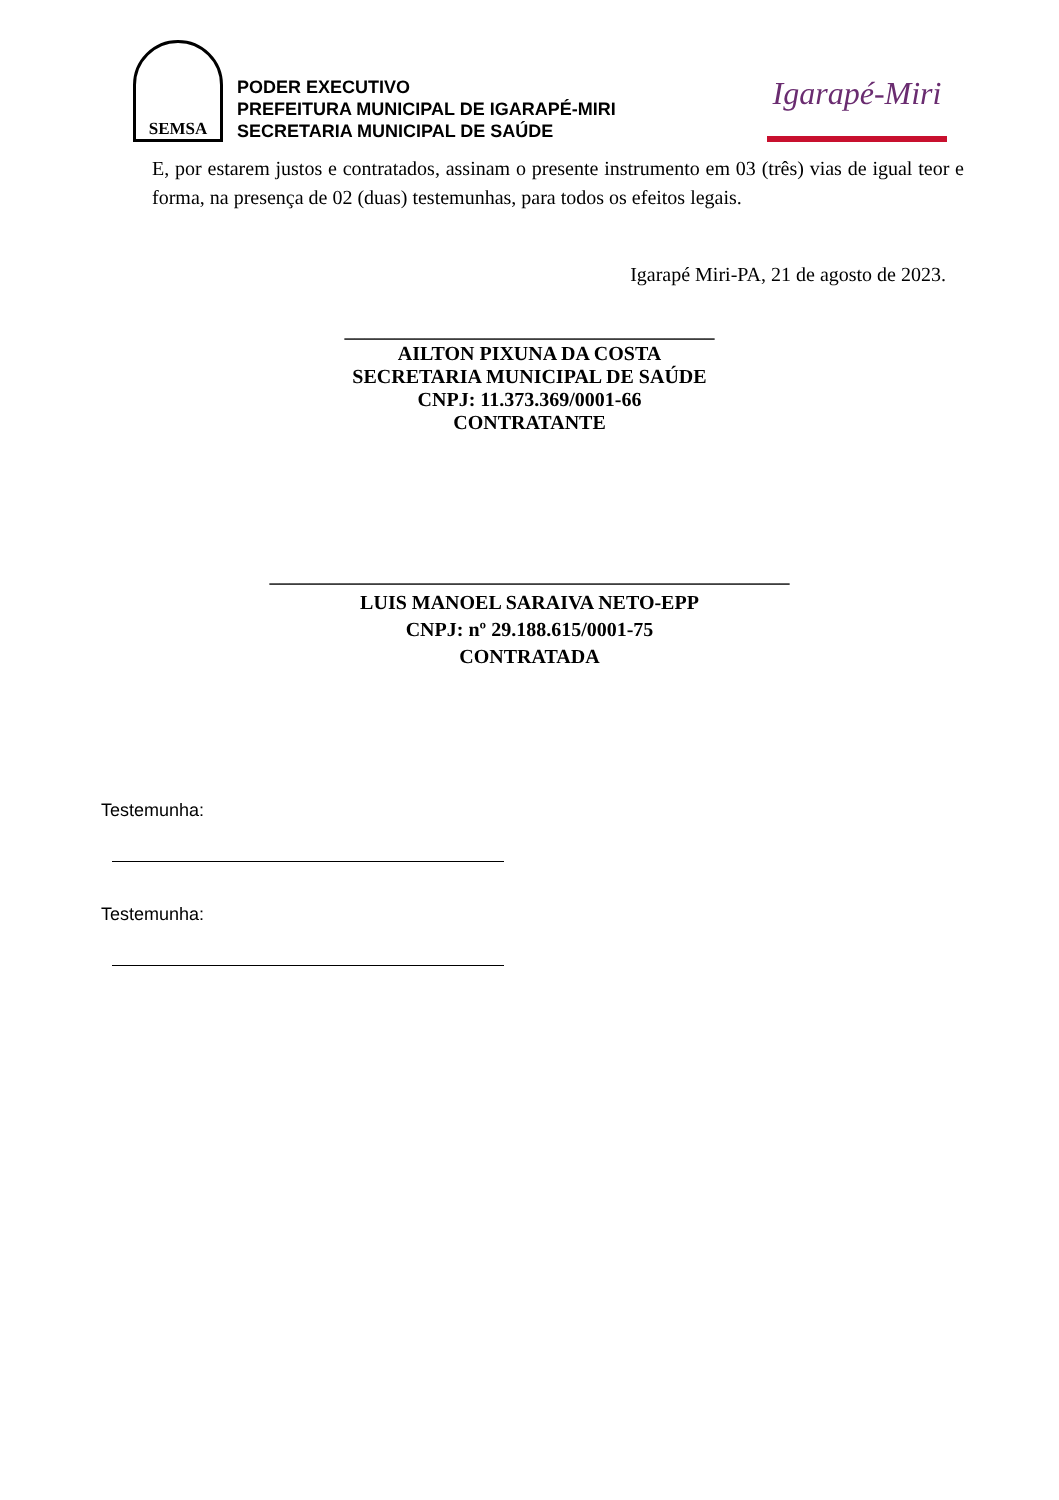SEMSA
PODER EXECUTIVO
PREFEITURA MUNICIPAL DE IGARAPÉ-MIRI
SECRETARIA MUNICIPAL DE SAÚDE
Igarapé-Miri
E, por estarem justos e contratados, assinam o presente instrumento em 03 (três) vias de igual teor e forma, na presença de 02 (duas) testemunhas, para todos os efeitos legais.
Igarapé Miri-PA, 21 de agosto de 2023.
_____________________________________
AILTON PIXUNA DA COSTA
SECRETARIA MUNICIPAL DE SAÚDE
CNPJ: 11.373.369/0001-66
CONTRATANTE
____________________________________________________
LUIS MANOEL SARAIVA NETO-EPP
CNPJ: nº 29.188.615/0001-75
CONTRATADA
Testemunha:
Testemunha: